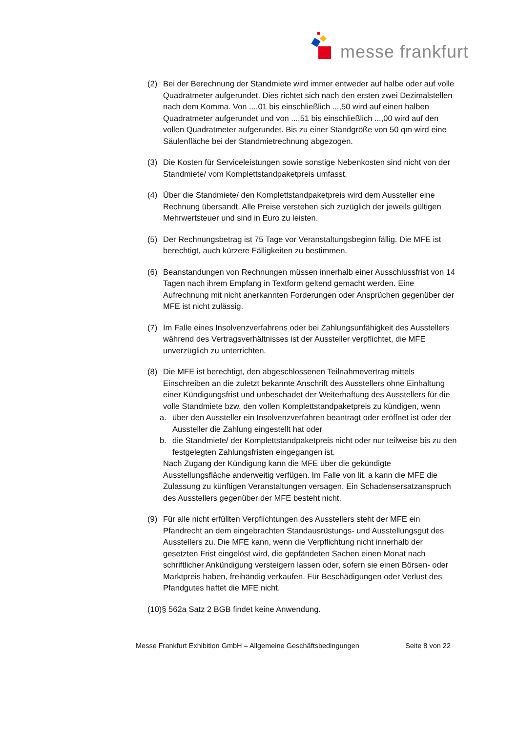messe frankfurt
(2) Bei der Berechnung der Standmiete wird immer entweder auf halbe oder auf volle Quadratmeter aufgerundet. Dies richtet sich nach den ersten zwei Dezimalstellen nach dem Komma. Von ...,01 bis einschließlich ...,50 wird auf einen halben Quadratmeter aufgerundet und von ...,51 bis einschließlich ...,00 wird auf den vollen Quadratmeter aufgerundet. Bis zu einer Standgröße von 50 qm wird eine Säulenfläche bei der Standmietrechnung abgezogen.
(3) Die Kosten für Serviceleistungen sowie sonstige Nebenkosten sind nicht von der Standmiete/ vom Komplettstandpaketpreis umfasst.
(4) Über die Standmiete/ den Komplettstandpaketpreis wird dem Aussteller eine Rechnung übersandt. Alle Preise verstehen sich zuzüglich der jeweils gültigen Mehrwertsteuer und sind in Euro zu leisten.
(5) Der Rechnungsbetrag ist 75 Tage vor Veranstaltungsbeginn fällig. Die MFE ist berechtigt, auch kürzere Fälligkeiten zu bestimmen.
(6) Beanstandungen von Rechnungen müssen innerhalb einer Ausschlussfrist von 14 Tagen nach ihrem Empfang in Textform geltend gemacht werden. Eine Aufrechnung mit nicht anerkannten Forderungen oder Ansprüchen gegenüber der MFE ist nicht zulässig.
(7) Im Falle eines Insolvenzverfahrens oder bei Zahlungsunfähigkeit des Ausstellers während des Vertragsverhältnisses ist der Aussteller verpflichtet, die MFE unverzüglich zu unterrichten.
(8) Die MFE ist berechtigt, den abgeschlossenen Teilnahmevertrag mittels Einschreiben an die zuletzt bekannte Anschrift des Ausstellers ohne Einhaltung einer Kündigungsfrist und unbeschadet der Weiterhaftung des Ausstellers für die volle Standmiete bzw. den vollen Komplettstandpaketpreis zu kündigen, wenn
a. über den Aussteller ein Insolvenzverfahren beantragt oder eröffnet ist oder der Aussteller die Zahlung eingestellt hat oder
b. die Standmiete/ der Komplettstandpaketpreis nicht oder nur teilweise bis zu den festgelegten Zahlungsfristen eingegangen ist.
Nach Zugang der Kündigung kann die MFE über die gekündigte Ausstellungsfläche anderweitig verfügen. Im Falle von lit. a kann die MFE die Zulassung zu künftigen Veranstaltungen versagen. Ein Schadensersatzanspruch des Ausstellers gegenüber der MFE besteht nicht.
(9) Für alle nicht erfüllten Verpflichtungen des Ausstellers steht der MFE ein Pfandrecht an dem eingebrachten Standausrüstungs- und Ausstellungsgut des Ausstellers zu. Die MFE kann, wenn die Verpflichtung nicht innerhalb der gesetzten Frist eingelöst wird, die gepfändeten Sachen einen Monat nach schriftlicher Ankündigung versteigern lassen oder, sofern sie einen Börsen- oder Marktpreis haben, freihändig verkaufen. Für Beschädigungen oder Verlust des Pfandgutes haftet die MFE nicht.
(10)§ 562a Satz 2 BGB findet keine Anwendung.
Messe Frankfurt Exhibition GmbH – Allgemeine Geschäftsbedingungen Seite 8 von 22